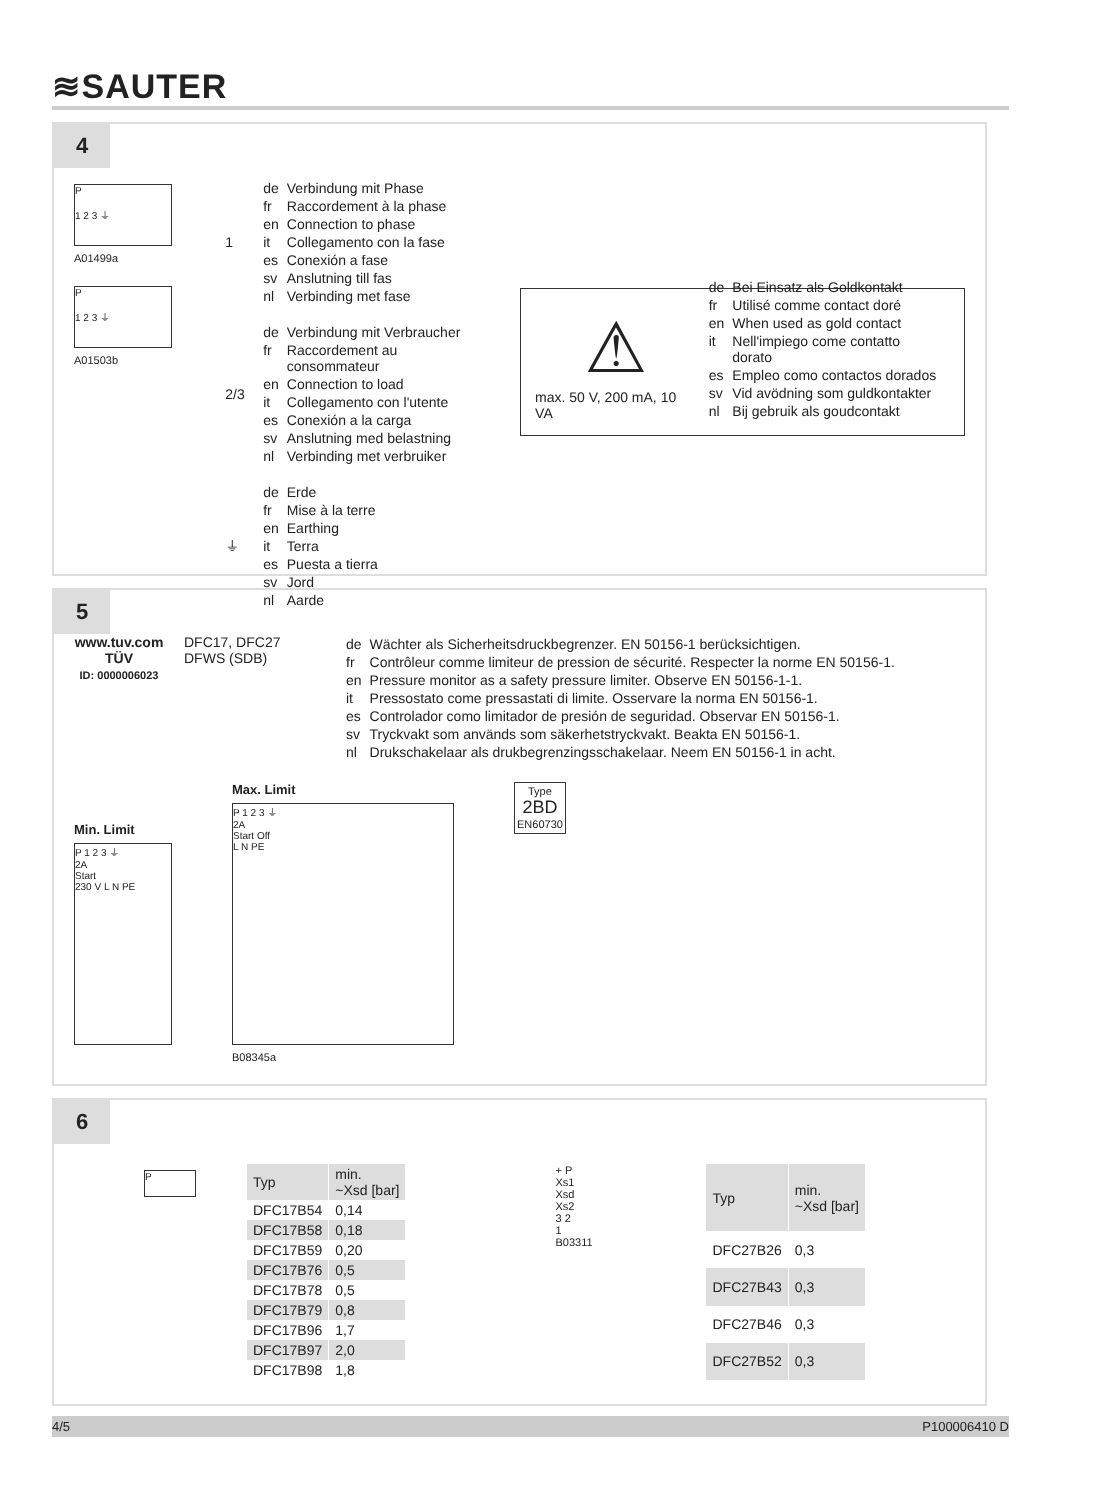≋SAUTER
4
P
1 2 3 ⏚
A01499a
P
1 2 3 ⏚
A01503b
| 1 | de | Verbindung mit Phase |
| | fr | Raccordement à la phase |
| | en | Connection to phase |
| | it | Collegamento con la fase |
| | es | Conexión a fase |
| | sv | Anslutning till fas |
| | nl | Verbinding met fase |
| 2/3 | de | Verbindung mit Verbraucher |
| | fr | Raccordement au consommateur |
| | en | Connection to load |
| | it | Collegamento con l'utente |
| | es | Conexión a la carga |
| | sv | Anslutning med belastning |
| | nl | Verbinding met verbruiker |
| ⏚ | de | Erde |
| | fr | Mise à la terre |
| | en | Earthing |
| | it | Terra |
| | es | Puesta a tierra |
| | sv | Jord |
| | nl | Aarde |
⚠
max. 50 V, 200 mA, 10 VA
| de | Bei Einsatz als Goldkontakt |
| fr | Utilisé comme contact doré |
| en | When used as gold contact |
| it | Nell'impiego come contatto dorato |
| es | Empleo como contactos dorados |
| sv | Vid avödning som guldkontakter |
| nl | Bij gebruik als goudcontakt |
5
www.tuv.com
TÜV
ID: 0000006023
DFC17, DFC27
DFWS (SDB)
| de | Wächter als Sicherheitsdruckbegrenzer. EN 50156-1 berücksichtigen. |
| fr | Contrôleur comme limiteur de pression de sécurité. Respecter la norme EN 50156-1. |
| en | Pressure monitor as a safety pressure limiter. Observe EN 50156-1-1. |
| it | Pressostato come pressastati di limite. Osservare la norma EN 50156-1. |
| es | Controlador como limitador de presión de seguridad. Observar EN 50156-1. |
| sv | Tryckvakt som används som säkerhetstryckvakt. Beakta EN 50156-1. |
| nl | Drukschakelaar als drukbegrenzingsschakelaar. Neem EN 50156-1 in acht. |
Min. Limit
P 1 2 3 ⏚
2A
Start
230 V L N PE
Max. Limit
P 1 2 3 ⏚
2A
Start Off
L N PE
B08345a
Type
2BD
EN60730
6
P
| Typ | min. ~Xsd [bar] |
| --- | --- |
| DFC17B54 | 0,14 |
| DFC17B58 | 0,18 |
| DFC17B59 | 0,20 |
| DFC17B76 | 0,5 |
| DFC17B78 | 0,5 |
| DFC17B79 | 0,8 |
| DFC17B96 | 1,7 |
| DFC17B97 | 2,0 |
| DFC17B98 | 1,8 |
+ P
Xs1
Xsd
Xs2
3 2
1
B03311
| Typ | min. ~Xsd [bar] |
| --- | --- |
| DFC27B26 | 0,3 |
| DFC27B43 | 0,3 |
| DFC27B46 | 0,3 |
| DFC27B52 | 0,3 |
4/5 P100006410 D